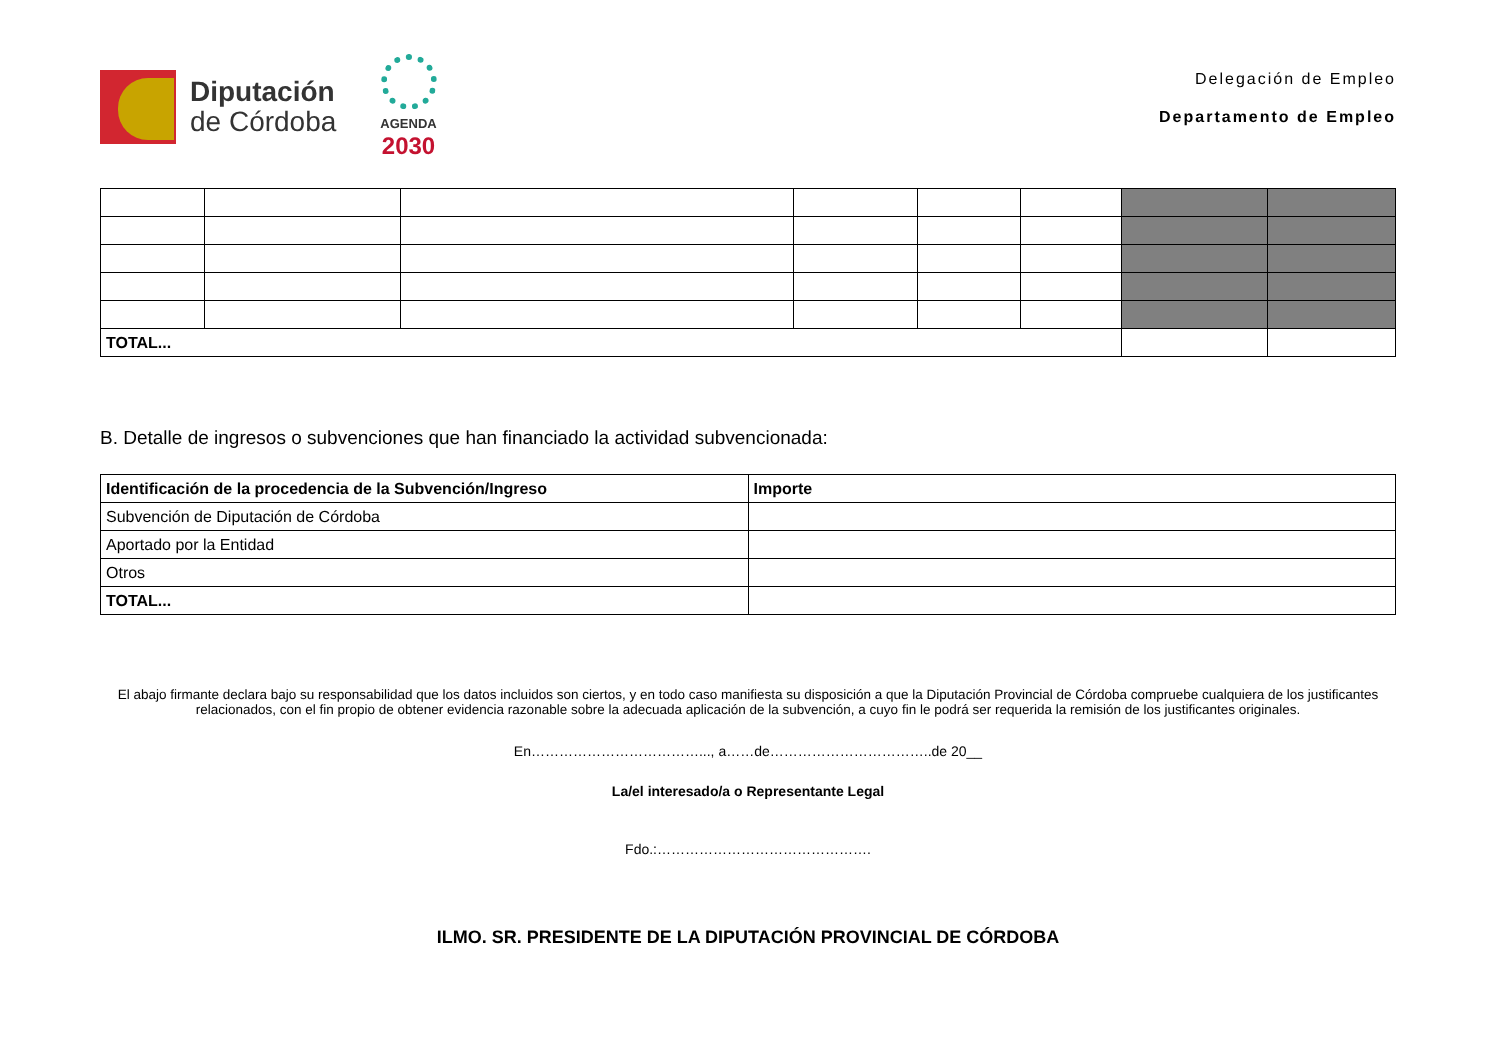Diputación
de Córdoba
AGENDA
2030
Delegación de Empleo
Departamento de Empleo
| TOTAL... | | | | | | | |
B. Detalle de ingresos o subvenciones que han financiado la actividad subvencionada:
| Identificación de la procedencia de la Subvención/Ingreso | Importe |
| --- | --- |
| Subvención de Diputación de Córdoba | |
| Aportado por la Entidad | |
| Otros | |
| TOTAL... | |
El abajo firmante declara bajo su responsabilidad que los datos incluidos son ciertos, y en todo caso manifiesta su disposición a que la Diputación Provincial de Córdoba compruebe cualquiera de los justificantes relacionados, con el fin propio de obtener evidencia razonable sobre la adecuada aplicación de la subvención, a cuyo fin le podrá ser requerida la remisión de los justificantes originales.
En………………………………..., a……de……………………………..de 20__
La/el interesado/a o Representante Legal
Fdo.:……………………………………….
ILMO. SR. PRESIDENTE DE LA DIPUTACIÓN PROVINCIAL DE CÓRDOBA